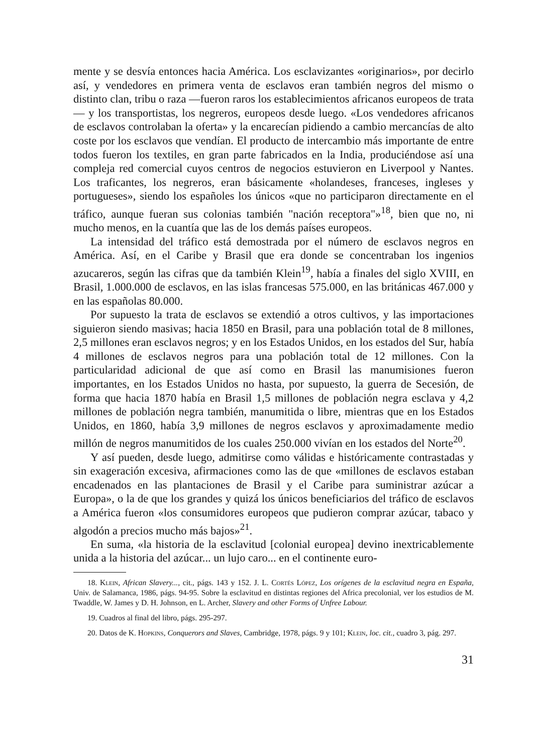mente y se desvía entonces hacia América. Los esclavizantes «originarios», por decirlo así, y vendedores en primera venta de esclavos eran también negros del mismo o distinto clan, tribu o raza —fueron raros los establecimientos africanos europeos de trata— y los transportistas, los negreros, europeos desde luego. «Los vendedores africanos de esclavos controlaban la oferta» y la encarecían pidiendo a cambio mercancías de alto coste por los esclavos que vendían. El producto de intercambio más importante de entre todos fueron los textiles, en gran parte fabricados en la India, produciéndose así una compleja red comercial cuyos centros de negocios estuvieron en Liverpool y Nantes. Los traficantes, los negreros, eran básicamente «holandeses, franceses, ingleses y portugueses», siendo los españoles los únicos «que no participaron directamente en el tráfico, aunque fueran sus colonias también "nación receptora"»<sup>18</sup>, bien que no, ni mucho menos, en la cuantía que las de los demás países europeos.
La intensidad del tráfico está demostrada por el número de esclavos negros en América. Así, en el Caribe y Brasil que era donde se concentraban los ingenios azucareros, según las cifras que da también Klein<sup>19</sup>, había a finales del siglo XVIII, en Brasil, 1.000.000 de esclavos, en las islas francesas 575.000, en las británicas 467.000 y en las españolas 80.000.
Por supuesto la trata de esclavos se extendió a otros cultivos, y las importaciones siguieron siendo masivas; hacia 1850 en Brasil, para una población total de 8 millones, 2,5 millones eran esclavos negros; y en los Estados Unidos, en los estados del Sur, había 4 millones de esclavos negros para una población total de 12 millones. Con la particularidad adicional de que así como en Brasil las manumisiones fueron importantes, en los Estados Unidos no hasta, por supuesto, la guerra de Secesión, de forma que hacia 1870 había en Brasil 1,5 millones de población negra esclava y 4,2 millones de población negra también, manumitida o libre, mientras que en los Estados Unidos, en 1860, había 3,9 millones de negros esclavos y aproximadamente medio millón de negros manumitidos de los cuales 250.000 vivían en los estados del Norte<sup>20</sup>.
Y así pueden, desde luego, admitirse como válidas e históricamente contrastadas y sin exageración excesiva, afirmaciones como las de que «millones de esclavos estaban encadenados en las plantaciones de Brasil y el Caribe para suministrar azúcar a Europa», o la de que los grandes y quizá los únicos beneficiarios del tráfico de esclavos a América fueron «los consumidores europeos que pudieron comprar azúcar, tabaco y algodón a precios mucho más bajos»<sup>21</sup>.
En suma, «la historia de la esclavitud [colonial europea] devino inextricablemente unida a la historia del azúcar... un lujo caro... en el continente euro-
18. Klein, African Slavery..., cit., págs. 143 y 152. J. L. Cortés López, Los orígenes de la esclavitud negra en España, Univ. de Salamanca, 1986, págs. 94-95. Sobre la esclavitud en distintas regiones del Africa precolonial, ver los estudios de M. Twaddle, W. James y D. H. Johnson, en L. Archer, Slavery and other Forms of Unfree Labour.
19. Cuadros al final del libro, págs. 295-297.
20. Datos de K. Hopkins, Conquerors and Slaves, Cambridge, 1978, págs. 9 y 101; Klein, loc. cit., cuadro 3, pág. 297.
31